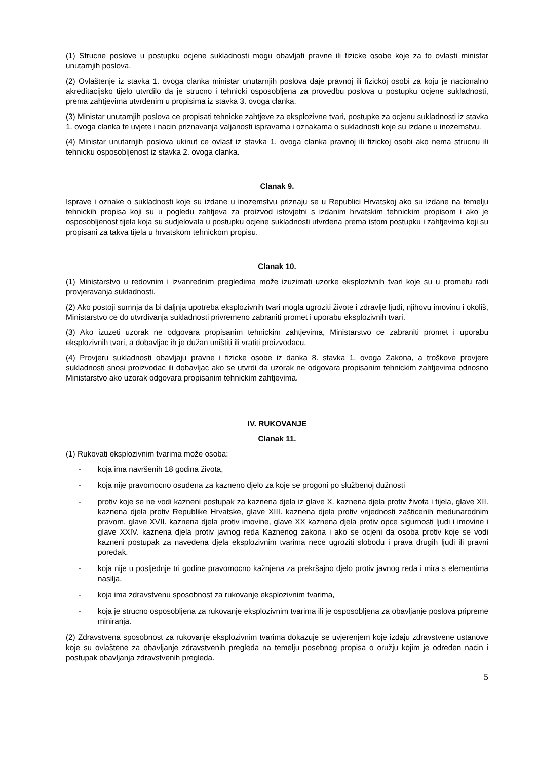(1) Strucne poslove u postupku ocjene sukladnosti mogu obavljati pravne ili fizicke osobe koje za to ovlasti ministar unutarnjih poslova.
(2) Ovlaštenje iz stavka 1. ovoga clanka ministar unutarnjih poslova daje pravnoj ili fizickoj osobi za koju je nacionalno akreditacijsko tijelo utvrdilo da je strucno i tehnicki osposobljena za provedbu poslova u postupku ocjene sukladnosti, prema zahtjevima utvrdenim u propisima iz stavka 3. ovoga clanka.
(3) Ministar unutarnjih poslova ce propisati tehnicke zahtjeve za eksplozivne tvari, postupke za ocjenu sukladnosti iz stavka 1. ovoga clanka te uvjete i nacin priznavanja valjanosti ispravama i oznakama o sukladnosti koje su izdane u inozemstvu.
(4) Ministar unutarnjih poslova ukinut ce ovlast iz stavka 1. ovoga clanka pravnoj ili fizickoj osobi ako nema strucnu ili tehnicku osposobljenost iz stavka 2. ovoga clanka.
Clanak 9.
Isprave i oznake o sukladnosti koje su izdane u inozemstvu priznaju se u Republici Hrvatskoj ako su izdane na temelju tehnickih propisa koji su u pogledu zahtjeva za proizvod istovjetni s izdanim hrvatskim tehnickim propisom i ako je osposobljenost tijela koja su sudjelovala u postupku ocjene sukladnosti utvrdena prema istom postupku i zahtjevima koji su propisani za takva tijela u hrvatskom tehnickom propisu.
Clanak 10.
(1) Ministarstvo u redovnim i izvanrednim pregledima može izuzimati uzorke eksplozivnih tvari koje su u prometu radi provjeravanja sukladnosti.
(2) Ako postoji sumnja da bi daljnja upotreba eksplozivnih tvari mogla ugroziti živote i zdravlje ljudi, njihovu imovinu i okoliš, Ministarstvo ce do utvrdivanja sukladnosti privremeno zabraniti promet i uporabu eksplozivnih tvari.
(3) Ako izuzeti uzorak ne odgovara propisanim tehnickim zahtjevima, Ministarstvo ce zabraniti promet i uporabu eksplozivnih tvari, a dobavljac ih je dužan uništiti ili vratiti proizvodacu.
(4) Provjeru sukladnosti obavljaju pravne i fizicke osobe iz danka 8. stavka 1. ovoga Zakona, a troškove provjere sukladnosti snosi proizvodac ili dobavljac ako se utvrdi da uzorak ne odgovara propisanim tehnickim zahtjevima odnosno Ministarstvo ako uzorak odgovara propisanim tehnickim zahtjevima.
IV. RUKOVANJE
Clanak 11.
(1) Rukovati eksplozivnim tvarima može osoba:
- koja ima navršenih 18 godina života,
- koja nije pravomocno osudena za kazneno djelo za koje se progoni po službenoj dužnosti
- protiv koje se ne vodi kazneni postupak za kaznena djela iz glave X. kaznena djela protiv života i tijela, glave XII. kaznena djela protiv Republike Hrvatske, glave XIII. kaznena djela protiv vrijednosti zašticenih medunarodnim pravom, glave XVII. kaznena djela protiv imovine, glave XX kaznena djela protiv opce sigurnosti ljudi i imovine i glave XXIV. kaznena djela protiv javnog reda Kaznenog zakona i ako se ocjeni da osoba protiv koje se vodi kazneni postupak za navedena djela eksplozivnim tvarima nece ugroziti slobodu i prava drugih ljudi ili pravni poredak.
- koja nije u posljednje tri godine pravomocno kažnjena za prekršajno djelo protiv javnog reda i mira s elementima nasilja,
- koja ima zdravstvenu sposobnost za rukovanje eksplozivnim tvarima,
- koja je strucno osposobljena za rukovanje eksplozivnim tvarima ili je osposobljena za obavljanje poslova pripreme miniranja.
(2) Zdravstvena sposobnost za rukovanje eksplozivnim tvarima dokazuje se uvjerenjem koje izdaju zdravstvene ustanove koje su ovlaštene za obavljanje zdravstvenih pregleda na temelju posebnog propisa o oružju kojim je odreden nacin i postupak obavljanja zdravstvenih pregleda.
5